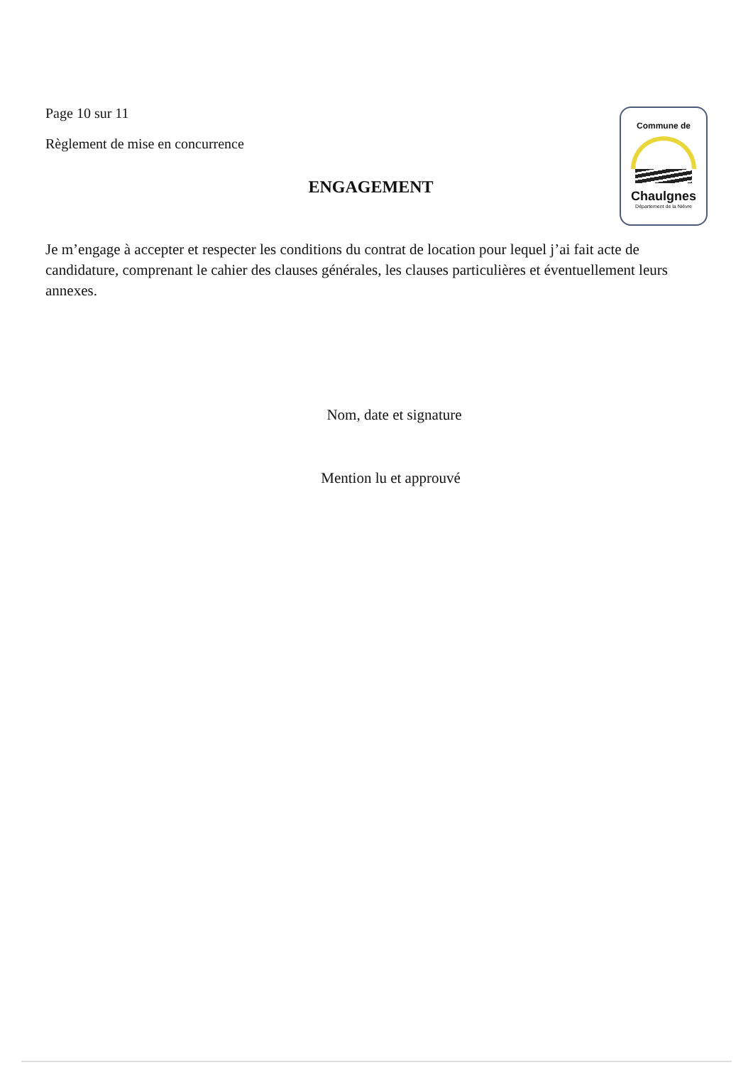Page 10 sur 11
Règlement de mise en concurrence
Commune de
Chaulgnes
Département de la Nièvre
ENGAGEMENT
Je m’engage à accepter et respecter les conditions du contrat de location pour lequel j’ai fait acte de candidature, comprenant le cahier des clauses générales, les clauses particulières et éventuellement leurs annexes.
Nom, date et signature
Mention lu et approuvé